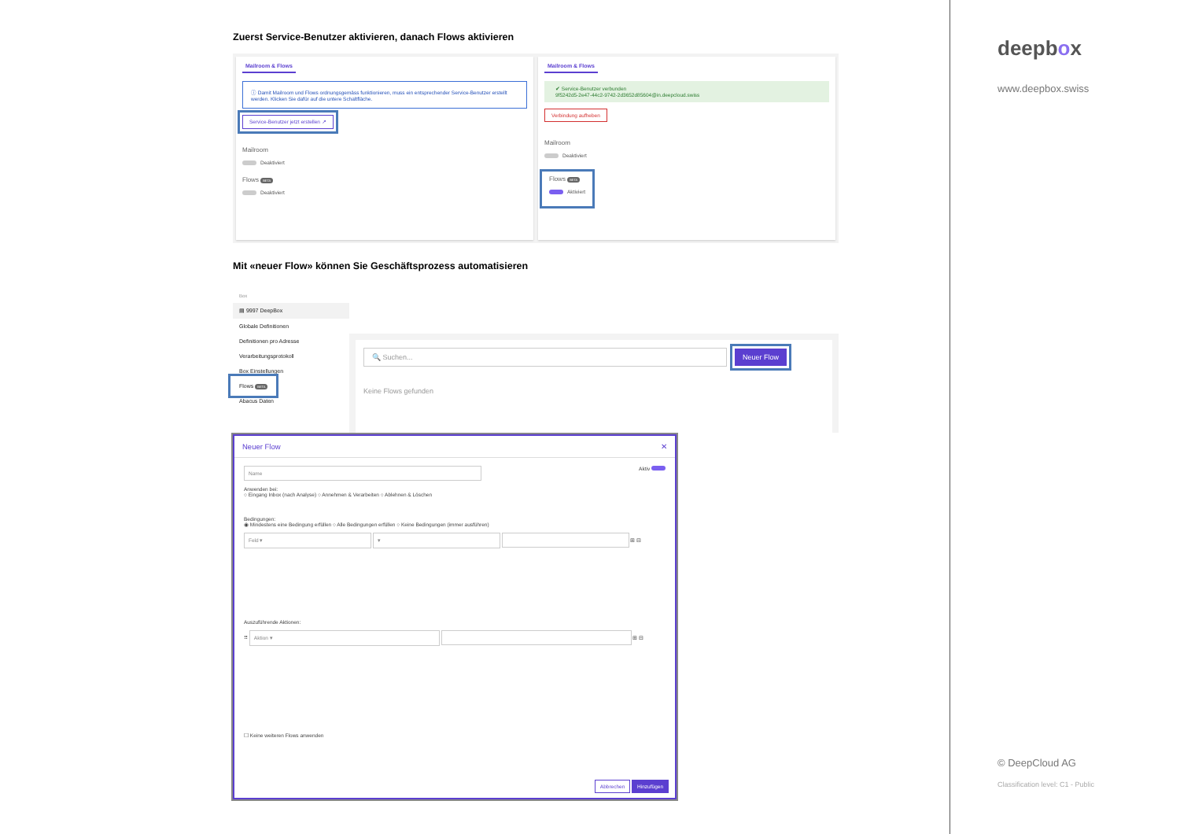Zuerst Service-Benutzer aktivieren, danach Flows aktivieren
Mailroom & Flows
ⓘ Damit Mailroom und Flows ordnungsgemäss funktionieren, muss ein entsprechender Service-Benutzer erstellt werden. Klicken Sie dafür auf die untere Schaltfläche.
Service-Benutzer jetzt erstellen ↗
Mailroom
Deaktiviert
Flows BETA
Deaktiviert
Mailroom & Flows
✔ Service-Benutzer verbunden
9f5242d5-2e47-44c2-9742-2d3652d85604@in.deepcloud.swiss
Verbindung aufheben
Mailroom
Deaktiviert
Flows BETA
Aktiviert
Mit «neuer Flow» können Sie Geschäftsprozess automatisieren
Box
▤ 9997 DeepBox
Globale Definitionen
Definitionen pro Adresse
Verarbeitungsprotokoll
Box Einstellungen
Flows BETA
Abacus Daten
🔍 Suchen... Neuer Flow
Keine Flows gefunden
Neuer Flow ✕
Name Aktiv
Anwenden bei:
○ Eingang Inbox (nach Analyse) ○ Annehmen & Verarbeiten ○ Ablehnen & Löschen
Bedingungen:
◉ Mindestens eine Bedingung erfüllen ○ Alle Bedingungen erfüllen ○ Keine Bedingungen (immer ausführen)
Feld ▾ ▾ ⊞ ⊟
Auszuführende Aktionen:
⠿ Aktion ▾ ⊞ ⊟
☐ Keine weiteren Flows anwenden
Abbrechen Hinzufügen
deepbox
www.deepbox.swiss
© DeepCloud AG
Classification level: C1 - Public